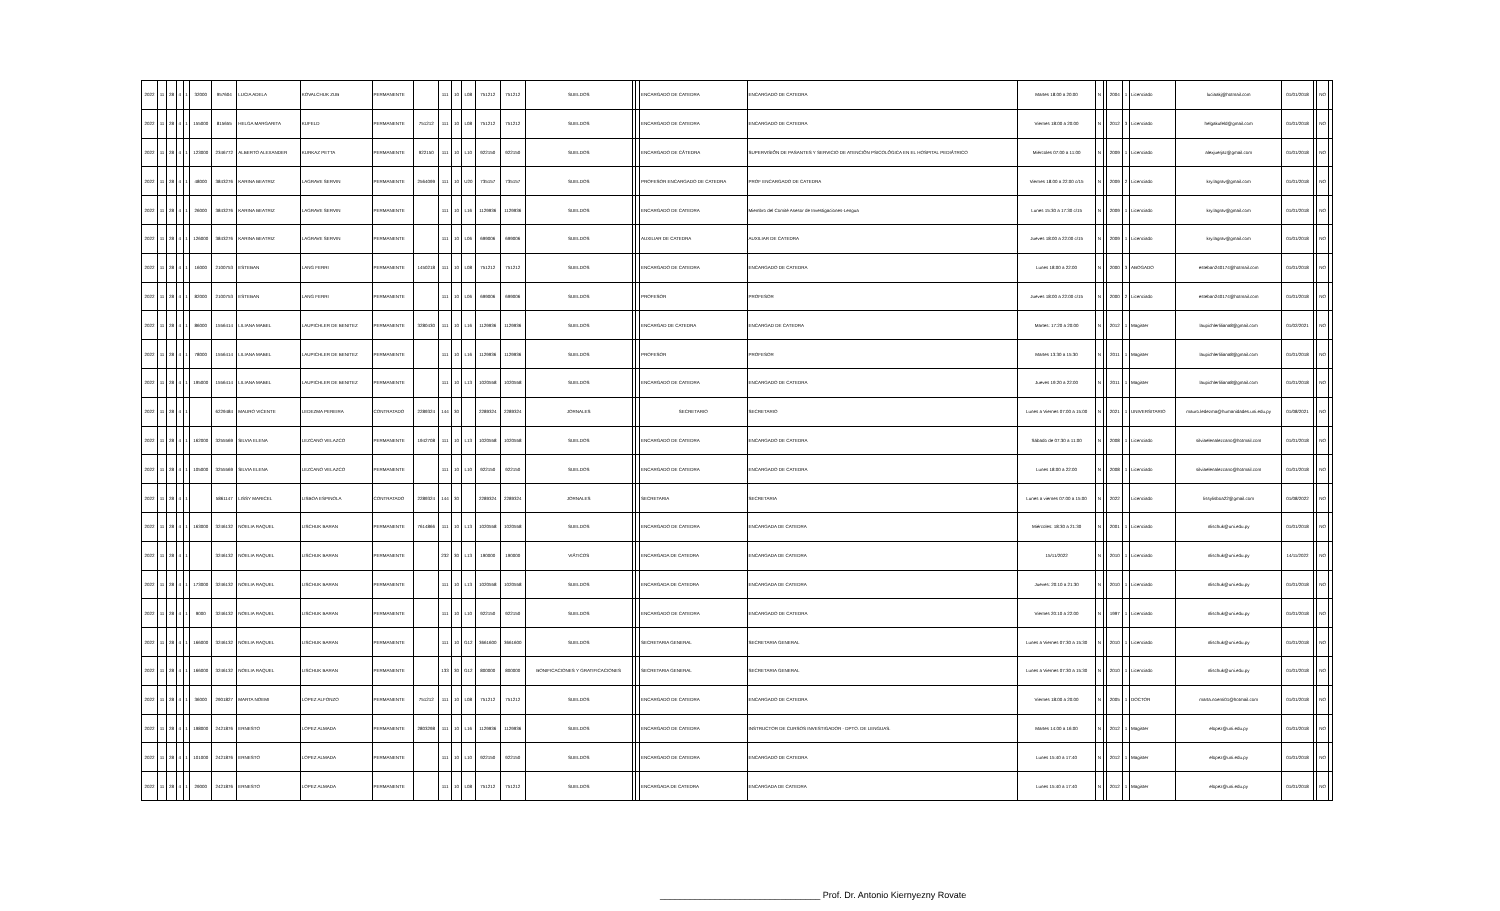| 2022 | 11 | 28 | 4 | 1 | 32000 | 957604 | LUCIA ADELA | KOVALCHUK ZUB | PERMANENTE | | 111 | 10 | L08 | 751212 | 751212 | SUELDOS | | | ENCARGADO DE CATEDRA | ENCARGADO DE CATEDRA | Martes 18:00 a 20:00 | N | | 2004 | 1 | Licenciado | luciaakj@hotmail.com | 01/01/2018 | | NO | |
| 2022 | 11 | 28 | 4 | 1 | 155000 | 815655 | HELGA MARGARITA | KUFELD | PERMANENTE | 751212 | 111 | 10 | L08 | 751212 | 751212 | SUELDOS | | | ENCARGADO DE CATEDRA | ENCARGADO DE CATEDRA | Viernes 18:00 a 20:00 | N | | 2012 | 3 | Licenciado | helgakufeld@gmail.com | 01/01/2018 | | NO | |
| 2022 | 11 | 28 | 4 | 1 | 123000 | 2346772 | ALBERTO ALEXANDER | KURKAZ PETTA | PERMANENTE | 922150 | 111 | 10 | L10 | 922150 | 922150 | SUELDOS | | | ENCARGADO DE CÁTEDRA | SUPERVISIÓN DE PASANTES Y SERVICIO DE ATENCIÓN PSICOLÓGICA EN EL HOSPITAL PEDIÁTRICO | Miércoles 07:00 a 11:00 | N | | 2009 | 1 | Licenciado | alexjuerjaz@gmail.com | 01/01/2018 | | NO | |
| 2022 | 11 | 28 | 4 | 1 | 48000 | 3843276 | KARINA BEATRIZ | LAGRAVE SERVIN | PERMANENTE | 2564099 | 111 | 10 | U20 | 735157 | 735157 | SUELDOS | | | PROFESOR ENCARGADO DE CATEDRA | PROF ENCARGADO DE CATEDRA | Viernes 18:00 a 22:00 c/15 | N | | 2009 | 2 | Licenciado | kry.lagrav@gmail.com | 01/01/2018 | | NO | |
| 2022 | 11 | 28 | 4 | 1 | 26000 | 3843276 | KARINA BEATRIZ | LAGRAVE SERVIN | PERMANENTE | | 111 | 10 | L16 | 1129936 | 1129936 | SUELDOS | | | ENCARGADO DE CATEDRA | Miembro del Comité Asesor de Investigaciones-Lengua | Lunes 15:30 a 17:30 c/15 | N | | 2009 | 1 | Licenciado | kry.lagrav@gmail.com | 01/01/2018 | | NO | |
| 2022 | 11 | 28 | 4 | 1 | 126000 | 3843276 | KARINA BEATRIZ | LAGRAVE SERVIN | PERMANENTE | | 111 | 10 | L06 | 699006 | 699006 | SUELDOS | | | AUXILIAR DE CATEDRA | AUXILIAR DE CATEDRA | Jueves 18:00 a 22:00 c/15 | N | | 2009 | 1 | Licenciado | kry.lagrav@gmail.com | 01/01/2018 | | NO | |
| 2022 | 11 | 28 | 4 | 1 | 16000 | 2100753 | ESTEBAN | LANG FERRI | PERMANENTE | 1450218 | 111 | 10 | L08 | 751212 | 751212 | SUELDOS | | | ENCARGADO DE CATEDRA | ENCARGADO DE CATEDRA | Lunes 18:00 a 22:00 | N | | 2000 | 3 | ABOGADO | esteban240174@hotmail.com | 01/01/2018 | | NO | |
| 2022 | 11 | 28 | 4 | 1 | 82000 | 2100753 | ESTEBAN | LANG FERRI | PERMANENTE | | 111 | 10 | L06 | 699006 | 699006 | SUELDOS | | | PROFESOR | PROFESOR | Jueves 18:00 a 22:00 c/15 | N | | 2000 | 2 | Licenciado | esteban240174@hotmail.com | 01/01/2018 | | NO | |
| 2022 | 11 | 28 | 4 | 1 | 86000 | 1556414 | LILIANA MABEL | LAUPICHLER DE BENITEZ | PERMANENTE | 3280430 | 111 | 10 | L16 | 1129936 | 1129936 | SUELDOS | | | ENCARGAD DE CATEDRA | ENCARGAD DE CATEDRA | Martes: 17:20 a 20:00 | N | | 2012 | 1 | Magister | laupichlerliliana8@gmail.com | 01/02/2021 | | NO | |
| 2022 | 11 | 28 | 4 | 1 | 78000 | 1556414 | LILIANA MABEL | LAUPICHLER DE BENITEZ | PERMANENTE | | 111 | 10 | L16 | 1129936 | 1129936 | SUELDOS | | | PROFESOR | PROFESOR | Martes 13:30 a 15:30 | N | | 2011 | 1 | Magister | laupichlerliliana8@gmail.com | 01/01/2018 | | NO | |
| 2022 | 11 | 28 | 4 | 1 | 195000 | 1556414 | LILIANA MABEL | LAUPICHLER DE BENITEZ | PERMANENTE | | 111 | 10 | L13 | 1020558 | 1020558 | SUELDOS | | | ENCARGADO DE CATEDRA | ENCARGADO DE CATEDRA | Jueves 19:20 a 22:00 | N | | 2011 | 1 | Magister | laupichlerliliana8@gmail.com | 01/01/2018 | | NO | |
| 2022 | 11 | 28 | 4 | 1 | | 6229484 | MAURO VICENTE | LEDEZMA PEREIRA | CONTRATADO | 2289324 | 144 | 30 | | 2289324 | 2289324 | JORNALES | | | SECRETARIO | SECRETARIO | Lunes a Viernes 07:00 a 15:00 | N | | 2021 | 1 | UNIVERSITARIO | mauro.ledezma@humanidades.uni.edu.py | 01/08/2021 | | NO | |
| 2022 | 11 | 28 | 4 | 1 | 162000 | 3255569 | SILVIA ELENA | LEZCANO VELAZCO | PERMANENTE | 1942708 | 111 | 10 | L13 | 1020558 | 1020558 | SUELDOS | | | ENCARGADO DE CATEDRA | ENCARGADO DE CATEDRA | Sábado de 07:30 a 11:00 | N | | 2008 | 1 | Licenciado | silviaelenalezcano@hotmail.com | 01/01/2018 | | NO | |
| 2022 | 11 | 28 | 4 | 1 | 105000 | 3255569 | SILVIA ELENA | LEZCANO VELAZCO | PERMANENTE | | 111 | 10 | L10 | 922150 | 922150 | SUELDOS | | | ENCARGADO DE CATEDRA | ENCARGADO DE CATEDRA | Lunes 18:00 a 22:00 | N | | 2008 | 1 | Licenciado | silviaelenalezcano@hotmail.com | 01/01/2018 | | NO | |
| 2022 | 11 | 28 | 4 | 1 | | 5861147 | LISSY MARICEL | LISBOA ESPINOLA | CONTRATADO | 2289324 | 144 | 30 | | 2289324 | 2289324 | JORNALES | | | SECRETARIA | SECRETARIA | Lunes a viernes 07:00 a 15:00 | N | | 2022 | | Licenciado | lissylisboa22@gmail.com | 01/08/2022 | | NO | |
| 2022 | 11 | 28 | 4 | 1 | 163000 | 3246132 | NOELIA RAQUEL | LISCHUK BARAN | PERMANENTE | 7614866 | 111 | 10 | L13 | 1020558 | 1020558 | SUELDOS | | | ENCARGADO DE CATEDRA | ENCARGADA DE CATEDRA | Miércoles: 18:30 a 21:30 | N | | 2001 | 1 | Licenciado | nlischuk@uni.edu.py | 01/01/2018 | | NO | |
| 2022 | 11 | 28 | 4 | 1 | | 3246132 | NOELIA RAQUEL | LISCHUK BARAN | PERMANENTE | | 232 | 30 | L13 | 190000 | 190000 | VIÁTICOS | | | ENCARGADA DE CATEDRA | ENCARGADA DE CATEDRA | 15/11/2022 | N | | 2010 | 1 | Licenciado | nlischuk@uni.edu.py | 14/11/2022 | | NO | |
| 2022 | 11 | 28 | 4 | 1 | 173000 | 3246132 | NOELIA RAQUEL | LISCHUK BARAN | PERMANENTE | | 111 | 10 | L13 | 1020558 | 1020558 | SUELDOS | | | ENCARGADA DE CATEDRA | ENCARGADA DE CATEDRA | Jueves: 20:10 a 21:30 | N | | 2010 | 1 | Licenciado | nlischuk@uni.edu.py | 01/01/2018 | | NO | |
| 2022 | 11 | 28 | 4 | 1 | 9000 | 3246132 | NOELIA RAQUEL | LISCHUK BARAN | PERMANENTE | | 111 | 10 | L10 | 922150 | 922150 | SUELDOS | | | ENCARGADO DE CATEDRA | ENCARGADO DE CATEDRA | Viernes 20:10 a 22:00 | N | | 1997 | 1 | Licenciado | nlischuk@uni.edu.py | 01/01/2018 | | NO | |
| 2022 | 11 | 28 | 4 | 1 | 166000 | 3246132 | NOELIA RAQUEL | LISCHUK BARAN | PERMANENTE | | 111 | 10 | G12 | 3661600 | 3661600 | SUELDOS | | | SECRETARIA GENERAL | SECRETARIA GENERAL | Lunes a Viernes 07:30 a 15:30 | N | | 2010 | 1 | Licenciado | nlischuk@uni.edu.py | 01/01/2018 | | NO | |
| 2022 | 11 | 28 | 4 | 1 | 166000 | 3246132 | NOELIA RAQUEL | LISCHUK BARAN | PERMANENTE | | 133 | 30 | G12 | 800000 | 800000 | BONIFICACIONES Y GRATIFICACIONES | | | SECRETARIA GENERAL | SECRETARIA GENERAL | Lunes a Viernes 07:30 a 15:30 | N | | 2010 | 1 | Licenciado | nlischuk@uni.edu.py | 01/01/2018 | | NO | |
| 2022 | 11 | 28 | 4 | 1 | 36000 | 2901827 | MARTA NOEMI | LOPEZ ALFONZO | PERMANENTE | 751212 | 111 | 10 | L08 | 751212 | 751212 | SUELDOS | | | ENCARGADO DE CATEDRA | ENCARGADO DE CATEDRA | Viernes 18:00 a 20:00 | N | | 2005 | 1 | DOCTOR | marta.noemi01@hotmail.com | 01/01/2018 | | NO | |
| 2022 | 11 | 28 | 4 | 1 | 198000 | 2421876 | ERNESTO | LOPEZ ALMADA | PERMANENTE | 2803298 | 111 | 10 | L16 | 1129936 | 1129936 | SUELDOS | | | ENCARGADO DE CATEDRA | INSTRUCTOR DE CURSOS INVESTIGADOR - DPTO. DE LENGUAS. | Martes 14:00 a 16:00 | N | | 2012 | 1 | Magister | elopez@uni.edu.py | 01/01/2018 | | NO | |
| 2022 | 11 | 28 | 4 | 1 | 101000 | 2421876 | ERNESTO | LOPEZ ALMADA | PERMANENTE | | 111 | 10 | L10 | 922150 | 922150 | SUELDOS | | | ENCARGADO DE CATEDRA | ENCARGADO DE CATEDRA | Lunes 15:40 a 17:40 | N | | 2012 | 1 | Magister | elopez@uni.edu.py | 01/01/2018 | | NO | |
| 2022 | 11 | 28 | 4 | 1 | 29000 | 2421876 | ERNESTO | LOPEZ ALMADA | PERMANENTE | | 111 | 10 | L08 | 751212 | 751212 | SUELDOS | | | ENCARGADA DE CATEDRA | ENCARGADA DE CATEDRA | Lunes 15:40 a 17:40 | N | | 2012 | 1 | Magister | elopez@uni.edu.py | 01/01/2018 | | NO | |
________________________________ Prof. Dr. Antonio Kiernyezny Rovate